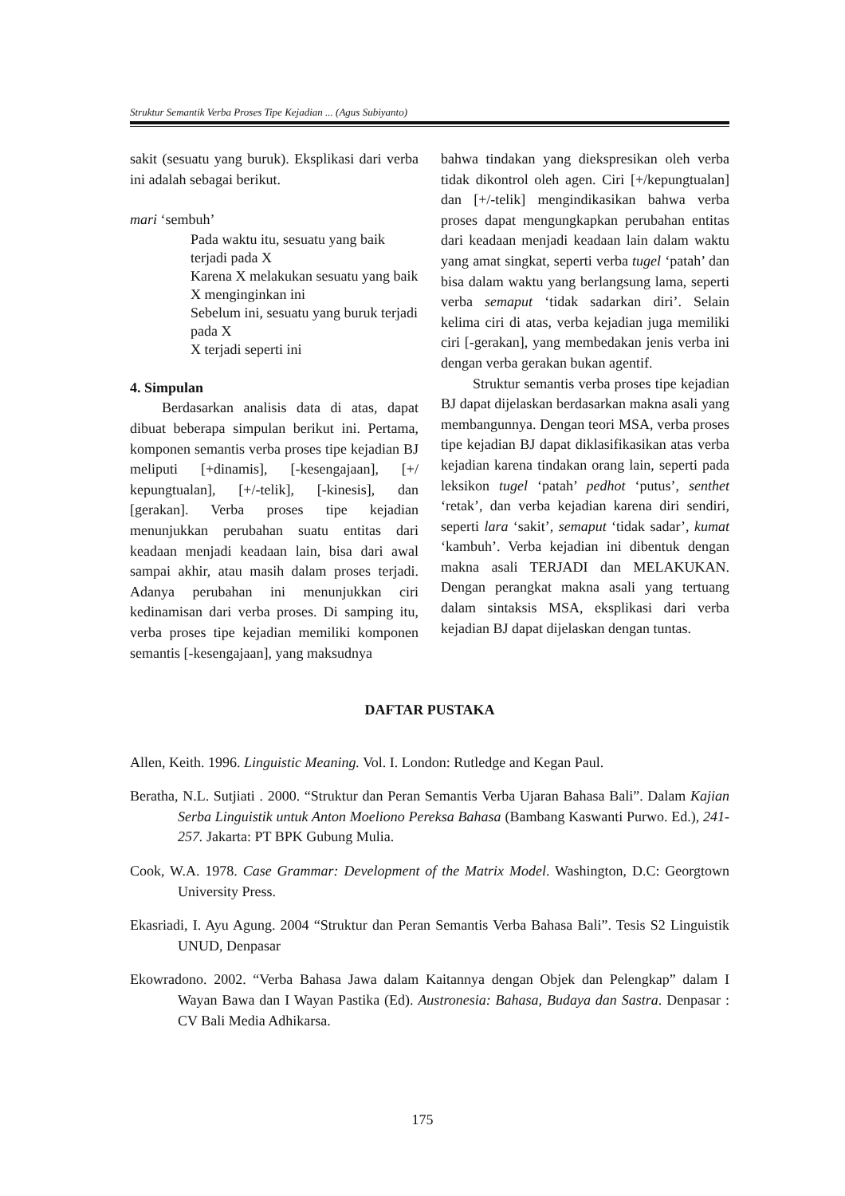Struktur Semantik Verba Proses Tipe Kejadian ... (Agus Subiyanto)
sakit (sesuatu yang buruk). Eksplikasi dari verba ini adalah sebagai berikut.
mari ‘sembuh’
Pada waktu itu, sesuatu yang baik terjadi pada X
Karena X melakukan sesuatu yang baik
X menginginkan ini
Sebelum ini, sesuatu yang buruk terjadi pada X
X terjadi seperti ini
4. Simpulan
Berdasarkan analisis data di atas, dapat dibuat beberapa simpulan berikut ini. Pertama, komponen semantis verba proses tipe kejadian BJ meliputi [+dinamis], [-kesengajaan], [+/ kepungtualan], [+/-telik], [-kinesis], dan [gerakan]. Verba proses tipe kejadian menunjukkan perubahan suatu entitas dari keadaan menjadi keadaan lain, bisa dari awal sampai akhir, atau masih dalam proses terjadi. Adanya perubahan ini menunjukkan ciri kedinamisan dari verba proses. Di samping itu, verba proses tipe kejadian memiliki komponen semantis [-kesengajaan], yang maksudnya
bahwa tindakan yang diekspresikan oleh verba tidak dikontrol oleh agen. Ciri [+/kepungtualan] dan [+/-telik] mengindikasikan bahwa verba proses dapat mengungkapkan perubahan entitas dari keadaan menjadi keadaan lain dalam waktu yang amat singkat, seperti verba tugel ‘patah’ dan bisa dalam waktu yang berlangsung lama, seperti verba semaput ‘tidak sadarkan diri’. Selain kelima ciri di atas, verba kejadian juga memiliki ciri [-gerakan], yang membedakan jenis verba ini dengan verba gerakan bukan agentif.
Struktur semantis verba proses tipe kejadian BJ dapat dijelaskan berdasarkan makna asali yang membangunnya. Dengan teori MSA, verba proses tipe kejadian BJ dapat diklasifikasikan atas verba kejadian karena tindakan orang lain, seperti pada leksikon tugel ‘patah’ pedhot ‘putus’, senthet ‘retak’, dan verba kejadian karena diri sendiri, seperti lara ‘sakit’, semaput ‘tidak sadar’, kumat ‘kambuh’. Verba kejadian ini dibentuk dengan makna asali TERJADI dan MELAKUKAN. Dengan perangkat makna asali yang tertuang dalam sintaksis MSA, eksplikasi dari verba kejadian BJ dapat dijelaskan dengan tuntas.
DAFTAR PUSTAKA
Allen, Keith. 1996. Linguistic Meaning. Vol. I. London: Rutledge and Kegan Paul.
Beratha, N.L. Sutjiati . 2000. “Struktur dan Peran Semantis Verba Ujaran Bahasa Bali”. Dalam Kajian Serba Linguistik untuk Anton Moeliono Pereksa Bahasa (Bambang Kaswanti Purwo. Ed.), 241-257. Jakarta: PT BPK Gubung Mulia.
Cook, W.A. 1978. Case Grammar: Development of the Matrix Model. Washington, D.C: Georgtown University Press.
Ekasriadi, I. Ayu Agung. 2004 “Struktur dan Peran Semantis Verba Bahasa Bali”. Tesis S2 Linguistik UNUD, Denpasar
Ekowradono. 2002. “Verba Bahasa Jawa dalam Kaitannya dengan Objek dan Pelengkap” dalam I Wayan Bawa dan I Wayan Pastika (Ed). Austronesia: Bahasa, Budaya dan Sastra. Denpasar : CV Bali Media Adhikarsa.
175